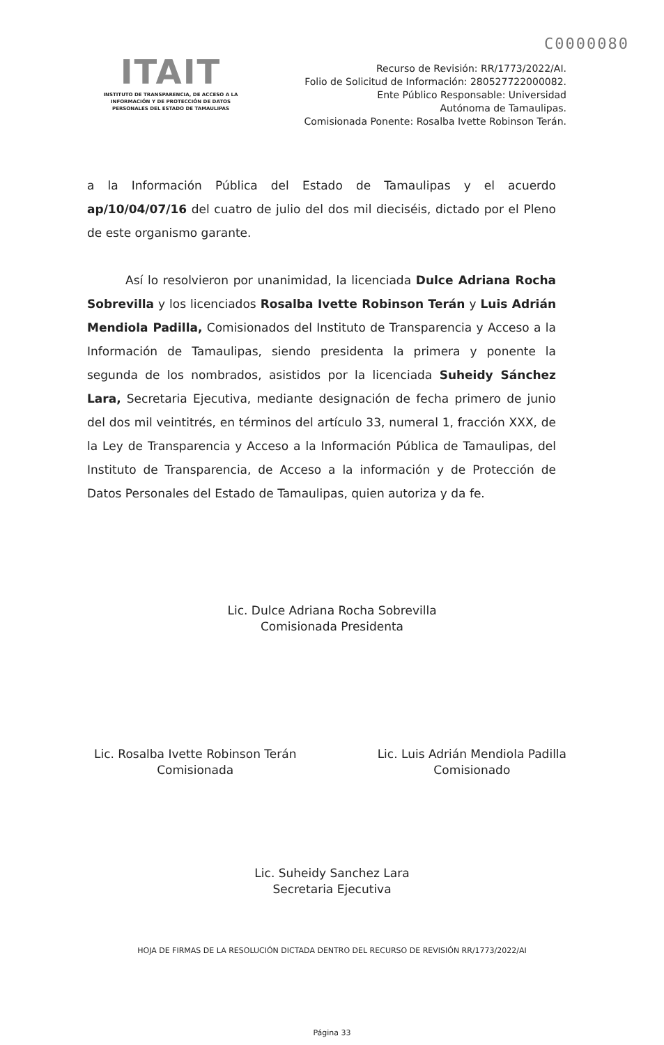C0000080
ITAIT
INSTITUTO DE TRANSPARENCIA, DE ACCESO A LA INFORMACIÓN Y DE PROTECCIÓN DE DATOS PERSONALES DEL ESTADO DE TAMAULIPAS
Recurso de Revisión: RR/1773/2022/AI.
Folio de Solicitud de Información: 280527722000082.
Ente Público Responsable: Universidad
Autónoma de Tamaulipas.
Comisionada Ponente: Rosalba Ivette Robinson Terán.
a la Información Pública del Estado de Tamaulipas y el acuerdo ap/10/04/07/16 del cuatro de julio del dos mil dieciséis, dictado por el Pleno de este organismo garante.
Así lo resolvieron por unanimidad, la licenciada Dulce Adriana Rocha Sobrevilla y los licenciados Rosalba Ivette Robinson Terán y Luis Adrián Mendiola Padilla, Comisionados del Instituto de Transparencia y Acceso a la Información de Tamaulipas, siendo presidenta la primera y ponente la segunda de los nombrados, asistidos por la licenciada Suheidy Sánchez Lara, Secretaria Ejecutiva, mediante designación de fecha primero de junio del dos mil veintitrés, en términos del artículo 33, numeral 1, fracción XXX, de la Ley de Transparencia y Acceso a la Información Pública de Tamaulipas, del Instituto de Transparencia, de Acceso a la información y de Protección de Datos Personales del Estado de Tamaulipas, quien autoriza y da fe.
Lic. Dulce Adriana Rocha Sobrevilla
Comisionada Presidenta
Lic. Rosalba Ivette Robinson Terán
Comisionada
Lic. Luis Adrián Mendiola Padilla
Comisionado
Lic. Suheidy Sanchez Lara
Secretaria Ejecutiva
HOJA DE FIRMAS DE LA RESOLUCIÓN DICTADA DENTRO DEL RECURSO DE REVISIÓN RR/1773/2022/AI
Página 33